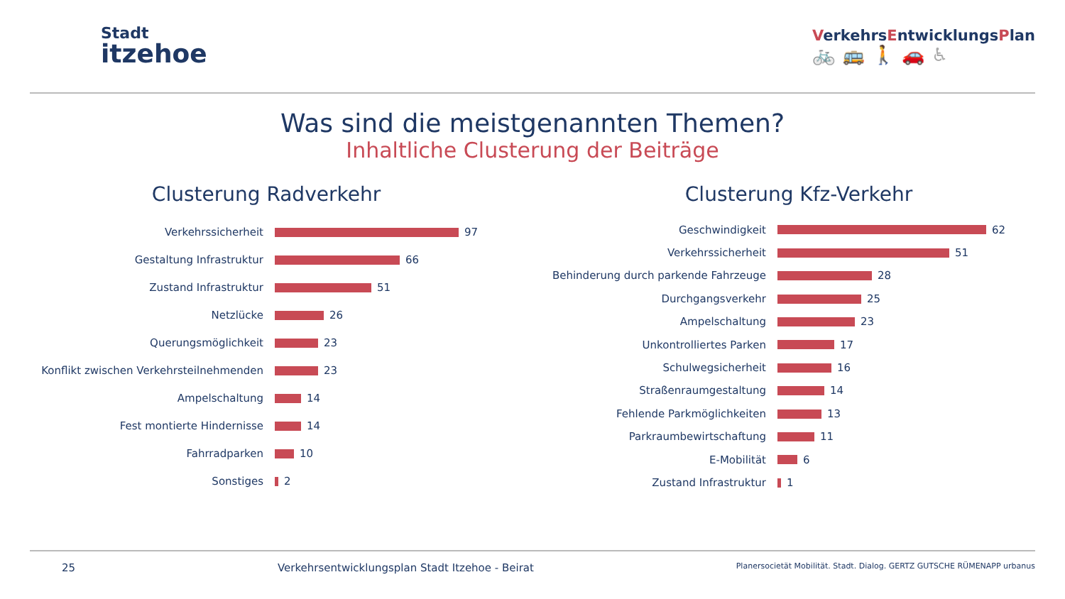Stadt
itzehoe
VerkehrsEntwicklungsPlan
🚲🚌🚶🚗♿
Was sind die meistgenannten Themen?
Inhaltliche Clusterung der Beiträge
Clusterung Radverkehr
Verkehrssicherheit
97
Gestaltung Infrastruktur
66
Zustand Infrastruktur
51
Netzlücke
26
Querungsmöglichkeit
23
Konflikt zwischen Verkehrsteilnehmenden
23
Ampelschaltung
14
Fest montierte Hindernisse
14
Fahrradparken
10
Sonstiges
2
Clusterung Kfz-Verkehr
Geschwindigkeit
62
Verkehrssicherheit
51
Behinderung durch parkende Fahrzeuge
28
Durchgangsverkehr
25
Ampelschaltung
23
Unkontrolliertes Parken
17
Schulwegsicherheit
16
Straßenraumgestaltung
14
Fehlende Parkmöglichkeiten
13
Parkraumbewirtschaftung
11
E-Mobilität
6
Zustand Infrastruktur
1
25 Verkehrsentwicklungsplan Stadt Itzehoe - Beirat Planersocietät Mobilität. Stadt. Dialog. GERTZ GUTSCHE RÜMENAPP urbanus